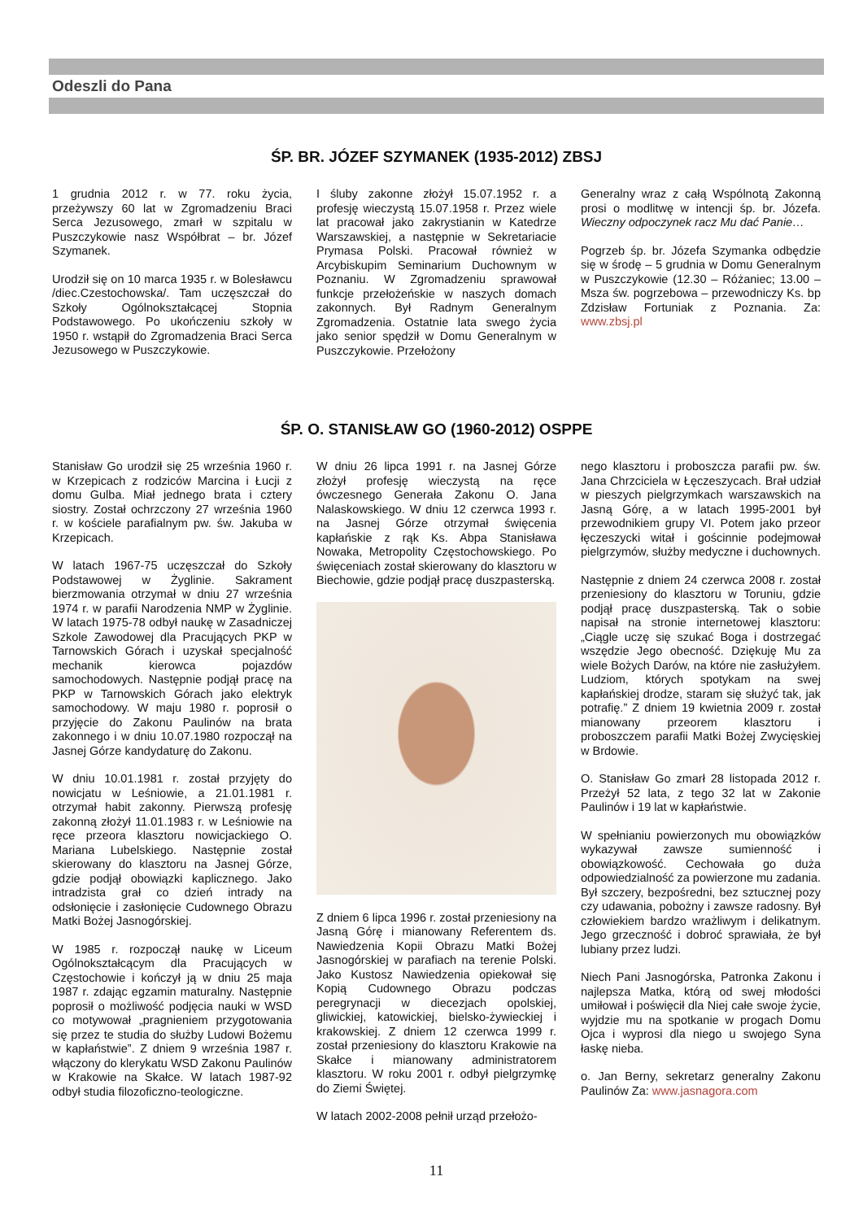Odeszli do Pana
ŚP. BR. JÓZEF SZYMANEK (1935-2012) ZBSJ
1 grudnia 2012 r. w 77. roku życia, przeżywszy 60 lat w Zgromadzeniu Braci Serca Jezusowego, zmarł w szpitalu w Puszczykowie nasz Współbrat – br. Józef Szymanek.
Urodził się on 10 marca 1935 r. w Bolesławcu /diec.Czestochowska/. Tam uczęszczał do Szkoły Ogólnokształcącej Stopnia Podstawowego. Po ukończeniu szkoły w 1950 r. wstąpił do Zgromadzenia Braci Serca Jezusowego w Puszczykowie.
I śluby zakonne złożył 15.07.1952 r. a profesję wieczystą 15.07.1958 r. Przez wiele lat pracował jako zakrystianin w Katedrze Warszawskiej, a następnie w Sekretariacie Prymasa Polski. Pracował również w Arcybiskupim Seminarium Duchownym w Poznaniu. W Zgromadzeniu sprawował funkcje przełożeńskie w naszych domach zakonnych. Był Radnym Generalnym Zgromadzenia. Ostatnie lata swego życia jako senior spędził w Domu Generalnym w Puszczykowie. Przełożony
Generalny wraz z całą Wspólnotą Zakonną prosi o modlitwę w intencji śp. br. Józefa. Wieczny odpoczynek racz Mu dać Panie…
Pogrzeb śp. br. Józefa Szymanka odbędzie się w środę – 5 grudnia w Domu Generalnym w Puszczykowie (12.30 – Różaniec; 13.00 – Msza św. pogrzebowa – przewodniczy Ks. bp Zdzisław Fortuniak z Poznania. Za: www.zbsj.pl
ŚP. O. STANISŁAW GO (1960-2012) OSPPE
Stanisław Go urodził się 25 września 1960 r. w Krzepicach z rodziców Marcina i Łucji z domu Gulba. Miał jednego brata i cztery siostry. Został ochrzczony 27 września 1960 r. w kościele parafialnym pw. św. Jakuba w Krzepicach.
W latach 1967-75 uczęszczał do Szkoły Podstawowej w Żyglinie. Sakrament bierzmowania otrzymał w dniu 27 września 1974 r. w parafii Narodzenia NMP w Żyglinie. W latach 1975-78 odbył naukę w Zasadniczej Szkole Zawodowej dla Pracujących PKP w Tarnowskich Górach i uzyskał specjalność mechanik kierowca pojazdów samochodowych. Następnie podjął pracę na PKP w Tarnowskich Górach jako elektryk samochodowy. W maju 1980 r. poprosił o przyjęcie do Zakonu Paulinów na brata zakonnego i w dniu 10.07.1980 rozpoczął na Jasnej Górze kandydaturę do Zakonu.
W dniu 10.01.1981 r. został przyjęty do nowicjatu w Leśniowie, a 21.01.1981 r. otrzymał habit zakonny. Pierwszą profesję zakonną złożył 11.01.1983 r. w Leśniowie na ręce przeora klasztoru nowicjackiego O. Mariana Lubelskiego. Następnie został skierowany do klasztoru na Jasnej Górze, gdzie podjął obowiązki kaplicznego. Jako intradzista grał co dzień intrady na odsłonięcie i zasłonięcie Cudownego Obrazu Matki Bożej Jasnogórskiej.
W 1985 r. rozpoczął naukę w Liceum Ogólnokształcącym dla Pracujących w Częstochowie i kończył ją w dniu 25 maja 1987 r. zdając egzamin maturalny. Następnie poprosił o możliwość podjęcia nauki w WSD co motywował „pragnieniem przygotowania się przez te studia do służby Ludowi Bożemu w kapłaństwie”. Z dniem 9 września 1987 r. włączony do klerykatu WSD Zakonu Paulinów w Krakowie na Skałce. W latach 1987-92 odbył studia filozoficzno-teologiczne.
W dniu 26 lipca 1991 r. na Jasnej Górze złożył profesję wieczystą na ręce ówczesnego Generała Zakonu O. Jana Nalaskowskiego. W dniu 12 czerwca 1993 r. na Jasnej Górze otrzymał święcenia kapłańskie z rąk Ks. Abpa Stanisława Nowaka, Metropolity Częstochowskiego. Po święceniach został skierowany do klasztoru w Biechowie, gdzie podjął pracę duszpasterską.
Z dniem 6 lipca 1996 r. został przeniesiony na Jasną Górę i mianowany Referentem ds. Nawiedzenia Kopii Obrazu Matki Bożej Jasnogórskiej w parafiach na terenie Polski. Jako Kustosz Nawiedzenia opiekował się Kopią Cudownego Obrazu podczas peregrynacji w diecezjach opolskiej, gliwickiej, katowickiej, bielsko-żywieckiej i krakowskiej. Z dniem 12 czerwca 1999 r. został przeniesiony do klasztoru Krakowie na Skałce i mianowany administratorem klasztoru. W roku 2001 r. odbył pielgrzymkę do Ziemi Świętej.
W latach 2002-2008 pełnił urząd przełożo-
nego klasztoru i proboszcza parafii pw. św. Jana Chrzciciela w Łęczeszycach. Brał udział w pieszych pielgrzymkach warszawskich na Jasną Górę, a w latach 1995-2001 był przewodnikiem grupy VI. Potem jako przeor łęczeszycki witał i gościnnie podejmował pielgrzymów, służby medyczne i duchownych.
Następnie z dniem 24 czerwca 2008 r. został przeniesiony do klasztoru w Toruniu, gdzie podjął pracę duszpasterską. Tak o sobie napisał na stronie internetowej klasztoru: „Ciągle uczę się szukać Boga i dostrzegać wszędzie Jego obecność. Dziękuję Mu za wiele Bożych Darów, na które nie zasłużyłem. Ludziom, których spotykam na swej kapłańskiej drodze, staram się służyć tak, jak potrafię.” Z dniem 19 kwietnia 2009 r. został mianowany przeorem klasztoru i proboszczem parafii Matki Bożej Zwycięskiej w Brdowie.
O. Stanisław Go zmarł 28 listopada 2012 r. Przeżył 52 lata, z tego 32 lat w Zakonie Paulinów i 19 lat w kapłaństwie.
W spełnianiu powierzonych mu obowiązków wykazywał zawsze sumienność i obowiązkowość. Cechowała go duża odpowiedzialność za powierzone mu zadania. Był szczery, bezpośredni, bez sztucznej pozy czy udawania, pobożny i zawsze radosny. Był człowiekiem bardzo wrażliwym i delikatnym. Jego grzeczność i dobroć sprawiała, że był lubiany przez ludzi.
Niech Pani Jasnogórska, Patronka Zakonu i najlepsza Matka, którą od swej młodości umiłował i poświęcił dla Niej całe swoje życie, wyjdzie mu na spotkanie w progach Domu Ojca i wyprosi dla niego u swojego Syna łaskę nieba.
o. Jan Berny, sekretarz generalny Zakonu Paulinów Za: www.jasnagora.com
11